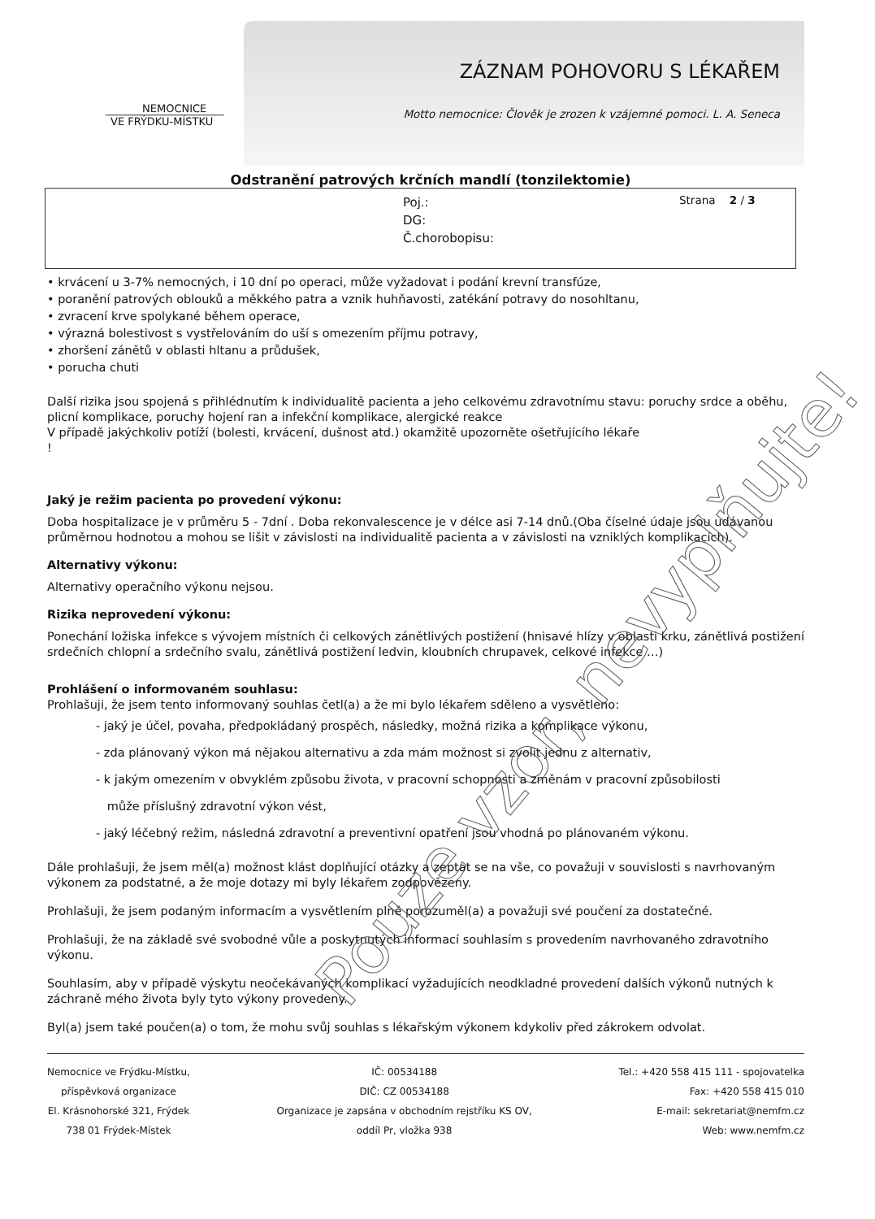NEMOCNICE
VE FRÝDKU-MÍSTKU
ZÁZNAM POHOVORU S LÉKAŘEM
Motto nemocnice: Člověk je zrozen k vzájemné pomoci. L. A. Seneca
Odstranění patrových krčních mandlí (tonzilektomie)
Poj.:
DG:
Č.chorobopisu:
Strana 2 / 3
• krvácení u 3-7% nemocných, i 10 dní po operaci, může vyžadovat i podání krevní transfúze,
• poranění patrových oblouků a měkkého patra a vznik huhňavosti, zatékání potravy do nosohltanu,
• zvracení krve spolykané během operace,
• výrazná bolestivost s vystřelováním do uší s omezením příjmu potravy,
• zhoršení zánětů v oblasti hltanu a průdušek,
• porucha chuti
Další rizika jsou spojená s přihlédnutím k individualitě pacienta a jeho celkovému zdravotnímu stavu: poruchy srdce a oběhu, plicní komplikace, poruchy hojení ran a infekční komplikace, alergické reakce
V případě jakýchkoliv potíží (bolesti, krvácení, dušnost atd.) okamžitě upozorněte ošetřujícího lékaře
!
Jaký je režim pacienta po provedení výkonu:
Doba hospitalizace je v průměru 5 - 7dní . Doba rekonvalescence je v délce asi 7-14 dnů.(Oba číselné údaje jsou udávanou průměrnou hodnotou a mohou se lišit v závislosti na individualitě pacienta a v závislosti na vzniklých komplikacích).
Alternativy výkonu:
Alternativy operačního výkonu nejsou.
Rizika neprovedení výkonu:
Ponechání ložiska infekce s vývojem místních či celkových zánětlivých postižení (hnisavé hlízy v oblasti krku, zánětlivá postižení srdečních chlopní a srdečního svalu, zánětlivá postižení ledvin, kloubních chrupavek, celkové infekce …)
Prohlášení o informovaném souhlasu:
Prohlašuji, že jsem tento informovaný souhlas četl(a) a že mi bylo lékařem sděleno a vysvětleno:
- jaký je účel, povaha, předpokládaný prospěch, následky, možná rizika a komplikace výkonu,
- zda plánovaný výkon má nějakou alternativu a zda mám možnost si zvolit jednu z alternativ,
- k jakým omezením v obvyklém způsobu života, v pracovní schopnosti a změnám v pracovní způsobilosti
může příslušný zdravotní výkon vést,
- jaký léčebný režim, následná zdravotní a preventivní opatření jsou vhodná po plánovaném výkonu.
Dále prohlašuji, že jsem měl(a) možnost klást doplňující otázky a zeptat se na vše, co považuji v souvislosti s navrhovaným výkonem za podstatné, a že moje dotazy mi byly lékařem zodpovězeny.
Prohlašuji, že jsem podaným informacím a vysvětlením plně porozuměl(a) a považuji své poučení za dostatečné.
Prohlašuji, že na základě své svobodné vůle a poskytnutých informací souhlasím s provedením navrhovaného zdravotního výkonu.
Souhlasím, aby v případě výskytu neočekávaných komplikací vyžadujících neodkladné provedení dalších výkonů nutných k záchraně mého života byly tyto výkony provedeny.
Byl(a) jsem také poučen(a) o tom, že mohu svůj souhlas s lékařským výkonem kdykoliv před zákrokem odvolat.
Nemocnice ve Frýdku-Místku,
příspěvková organizace
El. Krásnohorské 321, Frýdek
738 01 Frýdek-Místek
IČ: 00534188
DIČ: CZ 00534188
Organizace je zapsána v obchodním rejstříku KS OV,
oddíl Pr, vložka 938
Tel.: +420 558 415 111 - spojovatelka
Fax: +420 558 415 010
E-mail: sekretariat@nemfm.cz
Web: www.nemfm.cz
Pouze vzor, nevyplňujte!